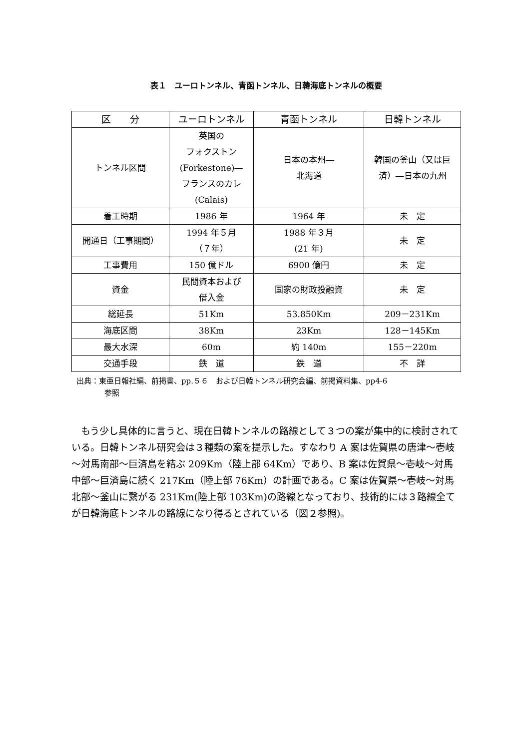表１　ユーロトンネル、青函トンネル、日韓海底トンネルの概要
| 区 分 | ユーロトンネル | 青函トンネル | 日韓トンネル |
| --- | --- | --- | --- |
| トンネル区間 | 英国の フォクストン (Forkestone)― フランスのカレ (Calais) | 日本の本州― 北海道 | 韓国の釜山（又は巨 済）―日本の九州 |
| 着工時期 | 1986 年 | 1964 年 | 未 定 |
| 開通日（工事期間） | 1994 年５月 （７年） | 1988 年３月 (21 年) | 未 定 |
| 工事費用 | 150 億ドル | 6900 億円 | 未 定 |
| 資金 | 民間資本および 借入金 | 国家の財政投融資 | 未 定 |
| 総延長 | 51Km | 53.850Km | 209－231Km |
| 海底区間 | 38Km | 23Km | 128－145Km |
| 最大水深 | 60m | 約 140m | 155－220m |
| 交通手段 | 鉄 道 | 鉄 道 | 不 詳 |
出典：東亜日報社編、前掲書、pp.５６　および日韓トンネル研究会編、前掲資料集、pp4-6
参照
もう少し具体的に言うと、現在日韓トンネルの路線として３つの案が集中的に検討されている。日韓トンネル研究会は３種類の案を提示した。すなわり A 案は佐賀県の唐津～壱岐～対馬南部～巨済島を結ぶ 209Km（陸上部 64Km）であり、B 案は佐賀県～壱岐～対馬中部～巨済島に続く 217Km（陸上部 76Km）の計画である。C 案は佐賀県～壱岐～対馬北部～釜山に繋がる 231Km(陸上部 103Km)の路線となっており、技術的には３路線全てが日韓海底トンネルの路線になり得るとされている（図２参照)。